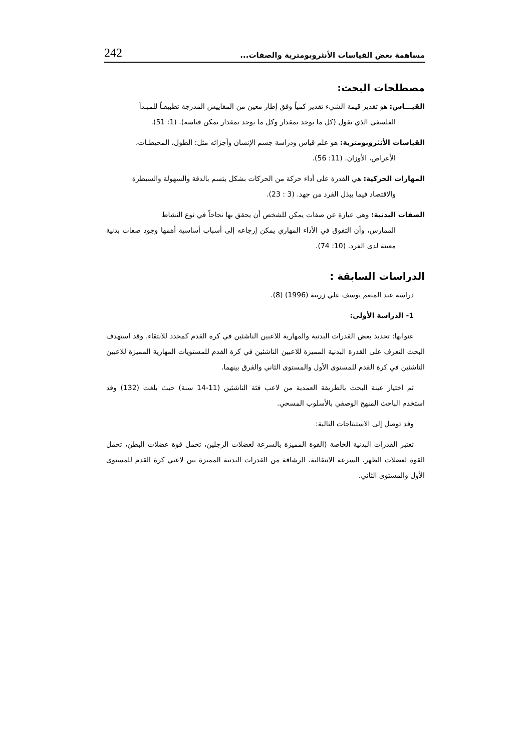مساهمة بعض القياسات الأنثروبومترية والصفات... 242
مصطلحات البحث:
القيـــاس: هو تقدير قيمة الشيء تقدير كمياً وفق إطار معين من المقاييس المدرجة تطبيقـاً للمبـدأ
الفلسفي الذي يقول (كل ما يوجد بمقدار وكل ما يوجد بمقدار يمكن قياسه). (1: 51).
القياسات الأنثروبومترية: هو علم قياس ودراسة جسم الإنسان وأجزائه مثل: الطول، المحيطـات،
الأعراض، الأوزان. (11: 56).
المهارات الحركية: هي القدرة على أداء حركة من الحركات بشكل يتسم بالدقة والسهولة والسيطرة
والاقتصاد فيما يبذل الفرد من جهد. (3 : 23).
الصفات البدنية: وهي عبارة عن صفات يمكن للشخص أن يحقق بها نجاحاً في نوع النشاط
الممارس، وأن التفوق في الأداء المهاري يمكن إرجاعه إلى أسباب أساسية أهمها وجود صفات بدنية معينة لدى الفرد. (10: 74).
الدراسات السابقة :
دراسة عبد المنعم يوسف علي زريبة (1996) (8).
1- الدراسة الأولى:
عنوانها: تحديد بعض القدرات البدنية والمهارية للاعبين الناشئين في كرة القدم كمحدد للانتقاء. وقد استهدف البحث التعرف على القدرة البدنية المميزة للاعبين الناشئين في كرة القدم للمستويات المهارية المميزة للاعبين الناشئين في كرة القدم للمستوى الأول والمستوى الثاني والفرق بينهما.
ثم اختيار عينة البحث بالطريقة العمدية من لاعب فئة الناشئين (11-14 سنة) حيث بلغت (132) وقد استخدم الباحث المنهج الوصفي بالأسلوب المسحي.
وقد توصل إلى الاستنتاجات التالية:
تعتبر القدرات البدنية الخاصة (القوة المميزة بالسرعة لعضلات الرجلين، تحمل قوة عضلات البطن، تحمل القوة لعضلات الظهر، السرعة الانتقالية، الرشاقة من القدرات البدنية المميزة بين لاعبي كرة القدم للمستوى الأول والمستوى الثاني.